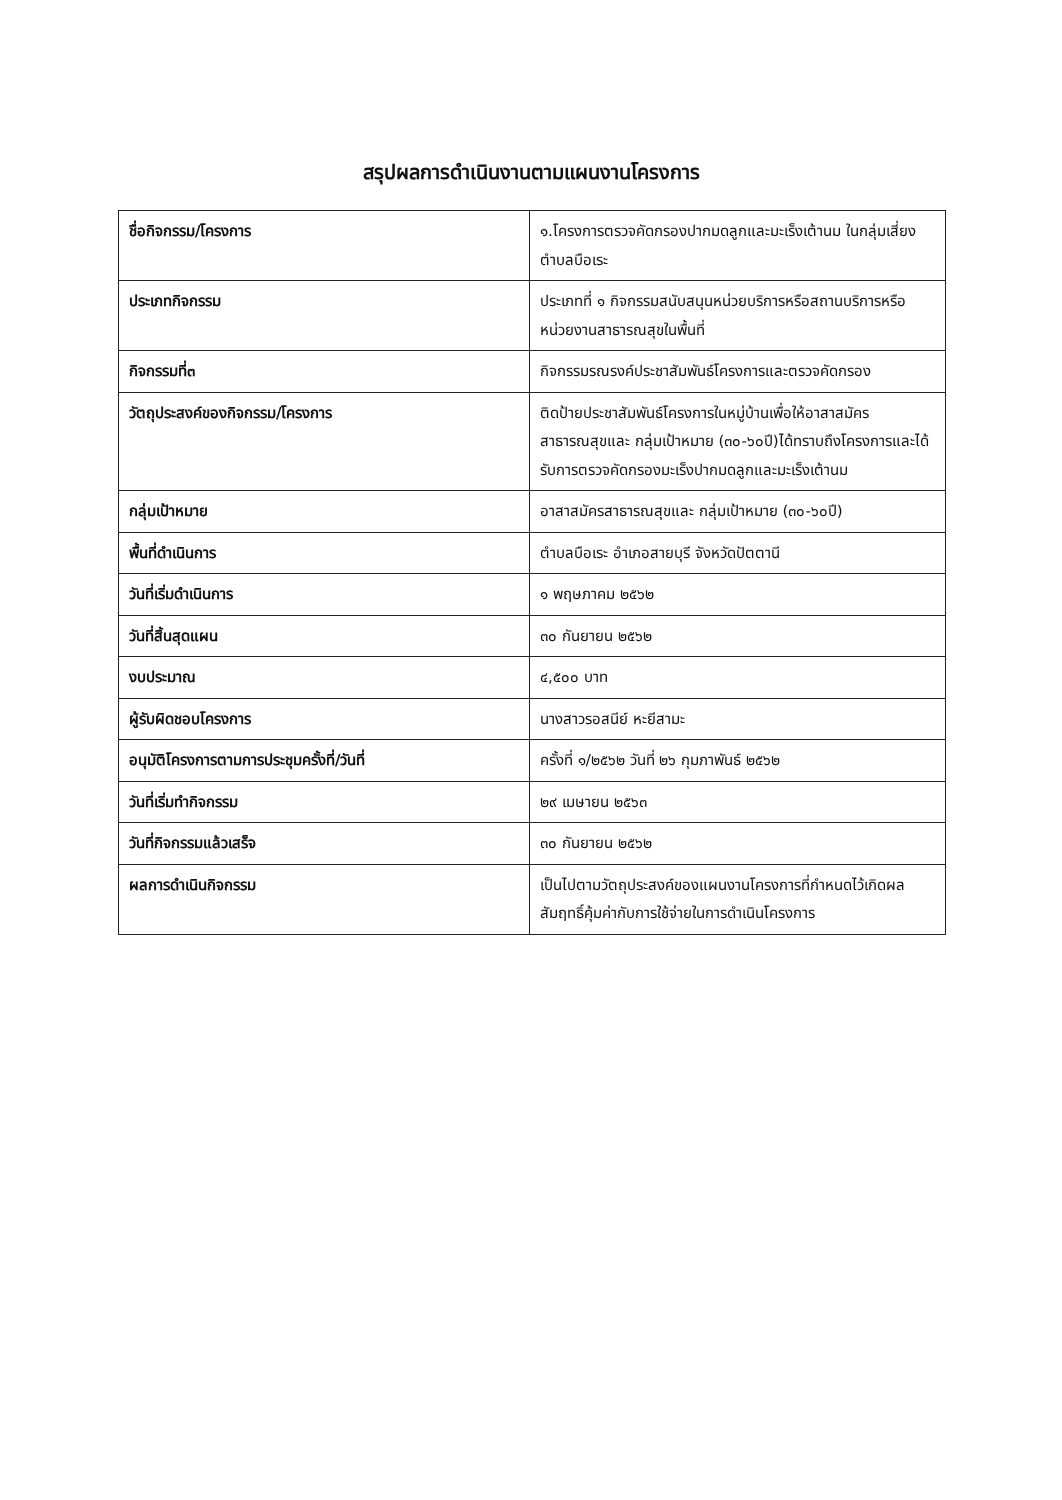สรุปผลการดำเนินงานตามแผนงานโครงการ
| ชื่อกิจกรรม/โครงการ | ๑.โครงการตรวจคัดกรองปากมดลูกและมะเร็งเต้านม ในกลุ่มเสี่ยงตำบลบือเระ |
| ประเภทกิจกรรม | ประเภทที่ ๑ กิจกรรมสนับสนุนหน่วยบริการหรือสถานบริการหรือหน่วยงานสาธารณสุขในพื้นที่ |
| กิจกรรมที่๓ | กิจกรรมรณรงค์ประชาสัมพันธ์โครงการและตรวจคัดกรอง |
| วัตถุประสงค์ของกิจกรรม/โครงการ | ติดป้ายประชาสัมพันธ์โครงการในหมู่บ้านเพื่อให้อาสาสมัครสาธารณสุขและ กลุ่มเป้าหมาย (๓๐-๖๐ปี)ได้ทราบถึงโครงการและได้รับการตรวจคัดกรองมะเร็งปากมดลูกและมะเร็งเต้านม |
| กลุ่มเป้าหมาย | อาสาสมัครสาธารณสุขและ กลุ่มเป้าหมาย (๓๐-๖๐ปี) |
| พื้นที่ดำเนินการ | ตำบลบือเระ อำเภอสายบุรี จังหวัดปัตตานี |
| วันที่เริ่มดำเนินการ | ๑ พฤษภาคม ๒๕๖๒ |
| วันที่สิ้นสุดแผน | ๓๐ กันยายน ๒๕๖๒ |
| งบประมาณ | ๔,๕๐๐ บาท |
| ผู้รับผิดชอบโครงการ | นางสาวรอสนีย์ หะยีสามะ |
| อนุมัติโครงการตามการประชุมครั้งที่/วันที่ | ครั้งที่ ๑/๒๕๖๒ วันที่ ๒๖ กุมภาพันธ์ ๒๕๖๒ |
| วันที่เริ่มทำกิจกรรม | ๒๙ เมษายน ๒๕๖๓ |
| วันที่กิจกรรมแล้วเสร็จ | ๓๐ กันยายน ๒๕๖๒ |
| ผลการดำเนินกิจกรรม | เป็นไปตามวัตถุประสงค์ของแผนงานโครงการที่กำหนดไว้เกิดผลสัมฤทธิ์คุ้มค่ากับการใช้จ่ายในการดำเนินโครงการ |